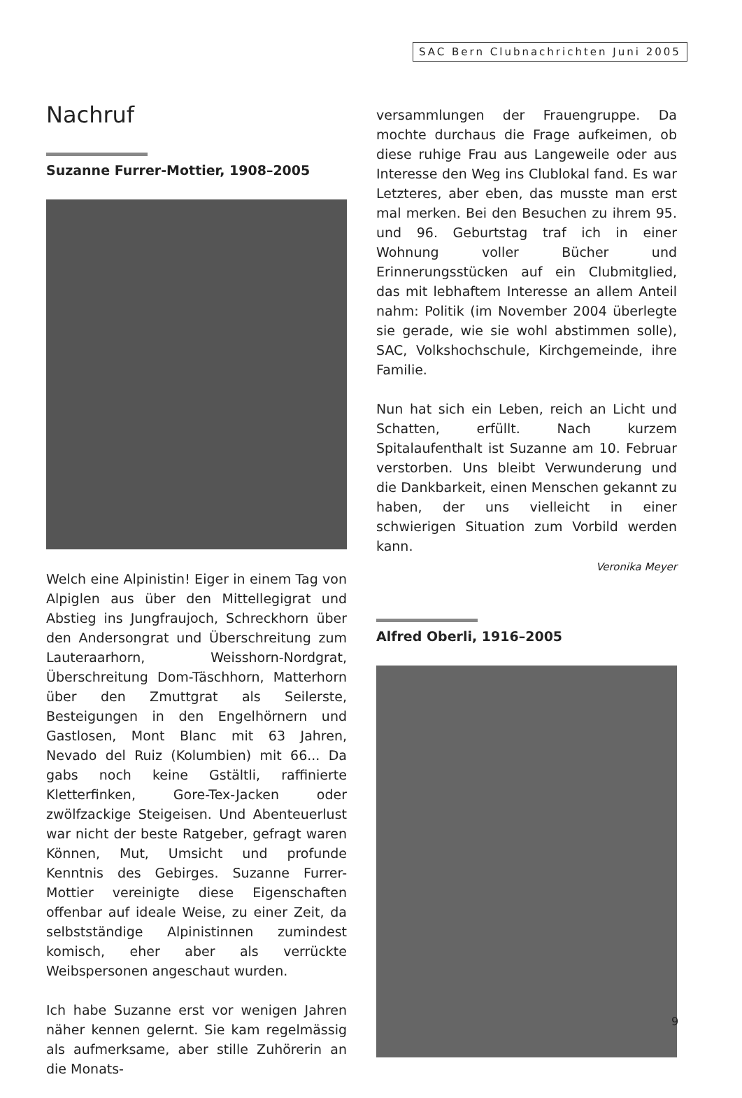SAC Bern Clubnachrichten Juni 2005
Nachruf
Suzanne Furrer-Mottier, 1908–2005
Welch eine Alpinistin! Eiger in einem Tag von Alpiglen aus über den Mittellegigrat und Abstieg ins Jungfraujoch, Schreckhorn über den Andersongrat und Überschreitung zum Lauteraarhorn, Weisshorn-Nordgrat, Überschreitung Dom-Täschhorn, Matterhorn über den Zmuttgrat als Seilerste, Besteigungen in den Engelhörnern und Gastlosen, Mont Blanc mit 63 Jahren, Nevado del Ruiz (Kolumbien) mit 66... Da gabs noch keine Gstältli, raffinierte Kletterfinken, Gore-Tex-Jacken oder zwölfzackige Steigeisen. Und Abenteuerlust war nicht der beste Ratgeber, gefragt waren Können, Mut, Umsicht und profunde Kenntnis des Gebirges. Suzanne Furrer-Mottier vereinigte diese Eigenschaften offenbar auf ideale Weise, zu einer Zeit, da selbstständige Alpinistinnen zumindest komisch, eher aber als verrückte Weibspersonen angeschaut wurden.
Ich habe Suzanne erst vor wenigen Jahren näher kennen gelernt. Sie kam regelmässig als aufmerksame, aber stille Zuhörerin an die Monats-
versammlungen der Frauengruppe. Da mochte durchaus die Frage aufkeimen, ob diese ruhige Frau aus Langeweile oder aus Interesse den Weg ins Clublokal fand. Es war Letzteres, aber eben, das musste man erst mal merken. Bei den Besuchen zu ihrem 95. und 96. Geburtstag traf ich in einer Wohnung voller Bücher und Erinnerungsstücken auf ein Clubmitglied, das mit lebhaftem Interesse an allem Anteil nahm: Politik (im November 2004 überlegte sie gerade, wie sie wohl abstimmen solle), SAC, Volkshochschule, Kirchgemeinde, ihre Familie.
Nun hat sich ein Leben, reich an Licht und Schatten, erfüllt. Nach kurzem Spitalaufenthalt ist Suzanne am 10. Februar verstorben. Uns bleibt Verwunderung und die Dankbarkeit, einen Menschen gekannt zu haben, der uns vielleicht in einer schwierigen Situation zum Vorbild werden kann.
Veronika Meyer
Alfred Oberli, 1916–2005
9